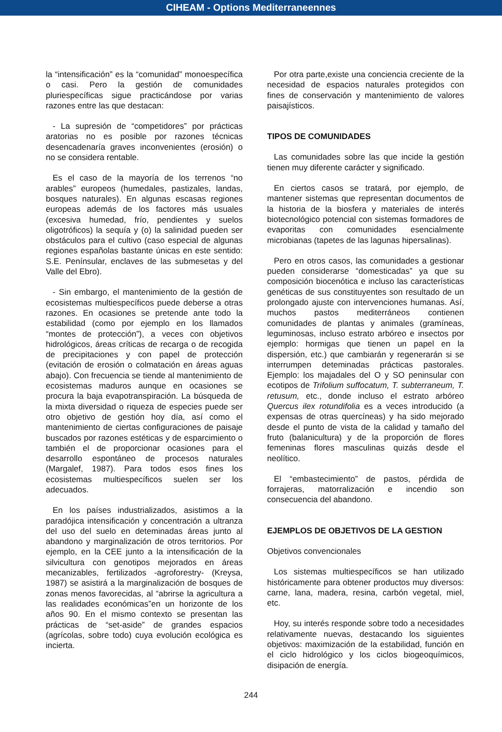CIHEAM - Options Mediterraneennes
la “intensificación” es la “comunidad” monoespecífica o casi. Pero la gestión de comunidades pluriespecíficas sigue practicándose por varias razones entre las que destacan:
- La supresión de “competidores” por prácticas aratorias no es posible por razones técnicas desencadenaría graves inconvenientes (erosión) o no se considera rentable.
Es el caso de la mayoría de los terrenos “no arables” europeos (humedales, pastizales, landas, bosques naturales). En algunas escasas regiones europeas además de los factores más usuales (excesiva humedad, frío, pendientes y suelos oligotróficos) la sequía y (o) la salinidad pueden ser obstáculos para el cultivo (caso especial de algunas regiones españolas bastante únicas en este sentido: S.E. Penínsular, enclaves de las submesetas y del Valle del Ebro).
- Sin embargo, el mantenimiento de la gestión de ecosistemas multiespecíficos puede deberse a otras razones. En ocasiones se pretende ante todo la estabilidad (como por ejemplo en los llamados “montes de protección”), a veces con objetivos hidrológicos, áreas críticas de recarga o de recogida de precipitaciones y con papel de protección (evitación de erosión o colmatación en áreas aguas abajo). Con frecuencia se tiende al mantenimiento de ecosistemas maduros aunque en ocasiones se procura la baja evapotranspiración. La búsqueda de la mixta diversidad o riqueza de especies puede ser otro objetivo de gestión hoy día, así como el mantenimiento de ciertas configuraciones de paisaje buscados por razones estéticas y de esparcimiento o también el de proporcionar ocasiones para el desarrollo espontáneo de procesos naturales (Margalef, 1987). Para todos esos fines los ecosistemas multiespecíficos suelen ser los adecuados.
En los países industrializados, asistimos a la paradójica intensificación y concentración a ultranza del uso del suelo en deteminadas áreas junto al abandono y marginalización de otros territorios. Por ejemplo, en la CEE junto a la intensificación de la silvicultura con genotipos mejorados en áreas mecanizables, fertilizados -agroforestry- (Kreysa, 1987) se asistirá a la marginalización de bosques de zonas menos favorecidas, al “abrirse la agricultura a las realidades económicas”en un horizonte de los años 90. En el mismo contexto se presentan las prácticas de “set-aside” de grandes espacios (agrícolas, sobre todo) cuya evolución ecológica es incierta.
Por otra parte,existe una conciencia creciente de la necesidad de espacios naturales protegidos con fines de conservación y mantenimiento de valores paisajísticos.
TIPOS DE COMUNIDADES
Las comunidades sobre las que incide la gestión tienen muy diferente carácter y significado.
En ciertos casos se tratará, por ejemplo, de mantener sistemas que representan documentos de la historia de la biosfera y materiales de interés biotecnológico potencial con sistemas formadores de evaporitas con comunidades esencialmente microbianas (tapetes de las lagunas hipersalinas).
Pero en otros casos, las comunidades a gestionar pueden considerarse “domesticadas” ya que su composición biocenótica e incluso las características genéticas de sus constituyentes son resultado de un prolongado ajuste con intervenciones humanas. Así, muchos pastos mediterráneos contienen comunidades de plantas y animales (gramíneas, leguminosas, incluso estrato arbóreo e insectos por ejemplo: hormigas que tienen un papel en la dispersión, etc.) que cambiarán y regenerarán si se interrumpen deteminadas prácticas pastorales. Ejemplo: los majadales del O y SO peninsular con ecotipos de Trifolium suffocatum, T. subterraneum, T. retusum, etc., donde incluso el estrato arbóreo Quercus ilex rotundifolia es a veces introducido (a expensas de otras quercíneas) y ha sido mejorado desde el punto de vista de la calidad y tamaño del fruto (balanicultura) y de la proporción de flores femeninas flores masculinas quizás desde el neolítico.
El “embastecimiento” de pastos, pérdida de forrajeras, matorralización e incendio son consecuencia del abandono.
EJEMPLOS DE OBJETIVOS DE LA GESTION
Objetivos convencionales
Los sistemas multiespecíficos se han utilizado históricamente para obtener productos muy diversos: carne, lana, madera, resina, carbón vegetal, miel, etc.
Hoy, su interés responde sobre todo a necesidades relativamente nuevas, destacando los siguientes objetivos: maximización de la estabilidad, función en el ciclo hidrológico y los ciclos biogeoquímicos, disipación de energía.
244